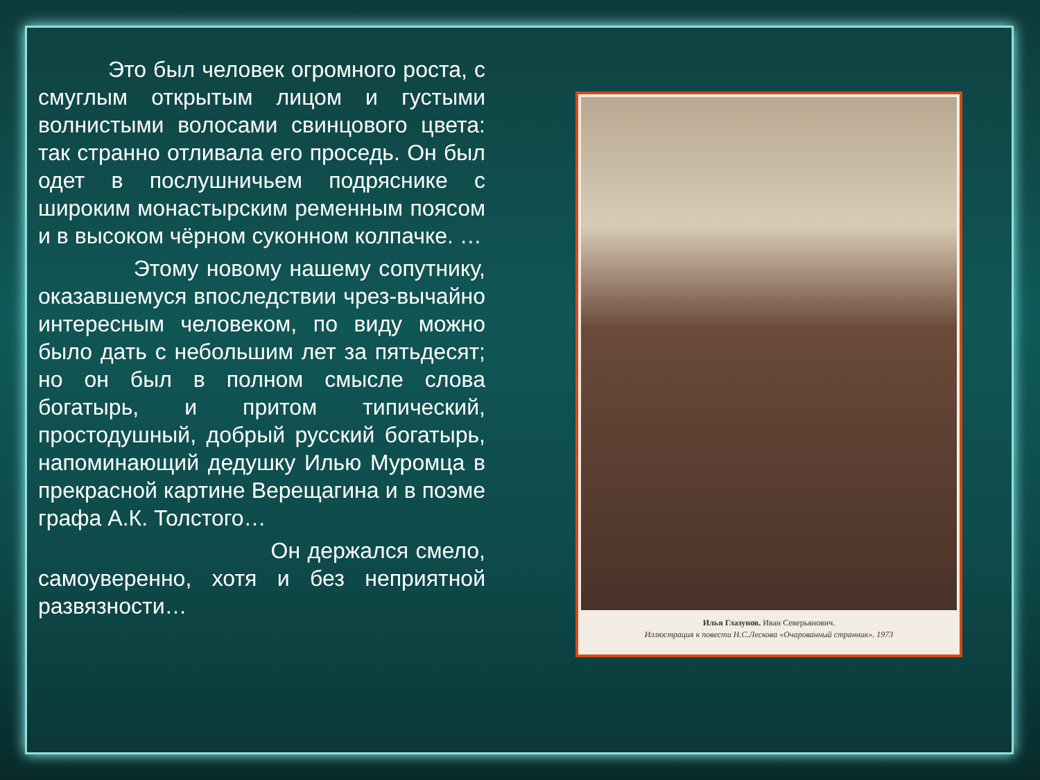Это был человек огромного роста, с смуглым открытым лицом и густыми волнистыми волосами свинцового цвета: так странно отливала его проседь. Он был одет в послушничьем подряснике с широким монастырским ременным поясом и в высоком чёрном суконном колпачке. …
Этому новому нашему сопутнику, оказавшемуся впоследствии чрез-вычайно интересным человеком, по виду можно было дать с небольшим лет за пятьдесят; но он был в полном смысле слова богатырь, и притом типический, простодушный, добрый русский богатырь, напоминающий дедушку Илью Муромца в прекрасной картине Верещагина и в поэме графа А.К. Толстого…
Он держался смело, самоуверенно, хотя и без неприятной развязности…
Илья Глазунов. Иван Северьянович.
Иллюстрация к повести Н.С.Лескова «Очарованный странник». 1973